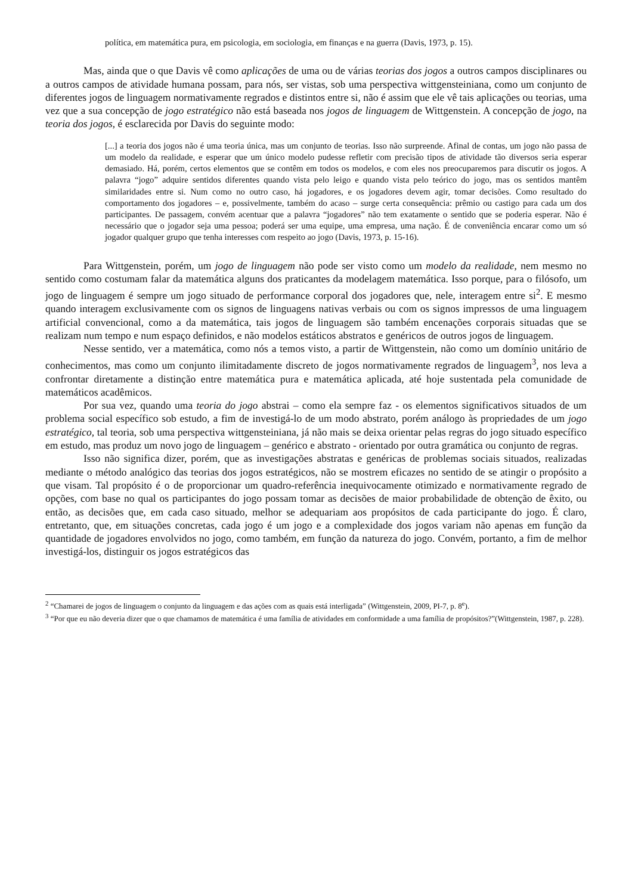política, em matemática pura, em psicologia, em sociologia, em finanças e na guerra (Davis, 1973, p. 15).
Mas, ainda que o que Davis vê como aplicações de uma ou de várias teorias dos jogos a outros campos disciplinares ou a outros campos de atividade humana possam, para nós, ser vistas, sob uma perspectiva wittgensteiniana, como um conjunto de diferentes jogos de linguagem normativamente regrados e distintos entre si, não é assim que ele vê tais aplicações ou teorias, uma vez que a sua concepção de jogo estratégico não está baseada nos jogos de linguagem de Wittgenstein. A concepção de jogo, na teoria dos jogos, é esclarecida por Davis do seguinte modo:
[...] a teoria dos jogos não é uma teoria única, mas um conjunto de teorias. Isso não surpreende. Afinal de contas, um jogo não passa de um modelo da realidade, e esperar que um único modelo pudesse refletir com precisão tipos de atividade tão diversos seria esperar demasiado. Há, porém, certos elementos que se contêm em todos os modelos, e com eles nos preocuparemos para discutir os jogos. A palavra “jogo” adquire sentidos diferentes quando vista pelo leigo e quando vista pelo teórico do jogo, mas os sentidos mantêm similaridades entre si. Num como no outro caso, há jogadores, e os jogadores devem agir, tomar decisões. Como resultado do comportamento dos jogadores – e, possivelmente, também do acaso – surge certa consequência: prêmio ou castigo para cada um dos participantes. De passagem, convém acentuar que a palavra “jogadores” não tem exatamente o sentido que se poderia esperar. Não é necessário que o jogador seja uma pessoa; poderá ser uma equipe, uma empresa, uma nação. É de conveniência encarar como um só jogador qualquer grupo que tenha interesses com respeito ao jogo (Davis, 1973, p. 15-16).
Para Wittgenstein, porém, um jogo de linguagem não pode ser visto como um modelo da realidade, nem mesmo no sentido como costumam falar da matemática alguns dos praticantes da modelagem matemática. Isso porque, para o filósofo, um jogo de linguagem é sempre um jogo situado de performance corporal dos jogadores que, nele, interagem entre si<sup>2</sup>. E mesmo quando interagem exclusivamente com os signos de linguagens nativas verbais ou com os signos impressos de uma linguagem artificial convencional, como a da matemática, tais jogos de linguagem são também encenações corporais situadas que se realizam num tempo e num espaço definidos, e não modelos estáticos abstratos e genéricos de outros jogos de linguagem.
Nesse sentido, ver a matemática, como nós a temos visto, a partir de Wittgenstein, não como um domínio unitário de conhecimentos, mas como um conjunto ilimitadamente discreto de jogos normativamente regrados de linguagem<sup>3</sup>, nos leva a confrontar diretamente a distinção entre matemática pura e matemática aplicada, até hoje sustentada pela comunidade de matemáticos acadêmicos.
Por sua vez, quando uma teoria do jogo abstrai – como ela sempre faz - os elementos significativos situados de um problema social específico sob estudo, a fim de investigá-lo de um modo abstrato, porém análogo às propriedades de um jogo estratégico, tal teoria, sob uma perspectiva wittgensteiniana, já não mais se deixa orientar pelas regras do jogo situado específico em estudo, mas produz um novo jogo de linguagem – genérico e abstrato - orientado por outra gramática ou conjunto de regras.
Isso não significa dizer, porém, que as investigações abstratas e genéricas de problemas sociais situados, realizadas mediante o método analógico das teorias dos jogos estratégicos, não se mostrem eficazes no sentido de se atingir o propósito a que visam. Tal propósito é o de proporcionar um quadro-referência inequivocamente otimizado e normativamente regrado de opções, com base no qual os participantes do jogo possam tomar as decisões de maior probabilidade de obtenção de êxito, ou então, as decisões que, em cada caso situado, melhor se adequariam aos propósitos de cada participante do jogo. É claro, entretanto, que, em situações concretas, cada jogo é um jogo e a complexidade dos jogos variam não apenas em função da quantidade de jogadores envolvidos no jogo, como também, em função da natureza do jogo. Convém, portanto, a fim de melhor investigá-los, distinguir os jogos estratégicos das
<sup>2</sup> “Chamarei de jogos de linguagem o conjunto da linguagem e das ações com as quais está interligada” (Wittgenstein, 2009, PI-7, p. 8<sup>e</sup>).
<sup>3</sup> “Por que eu não deveria dizer que o que chamamos de matemática é uma família de atividades em conformidade a uma família de propósitos?”(Wittgenstein, 1987, p. 228).